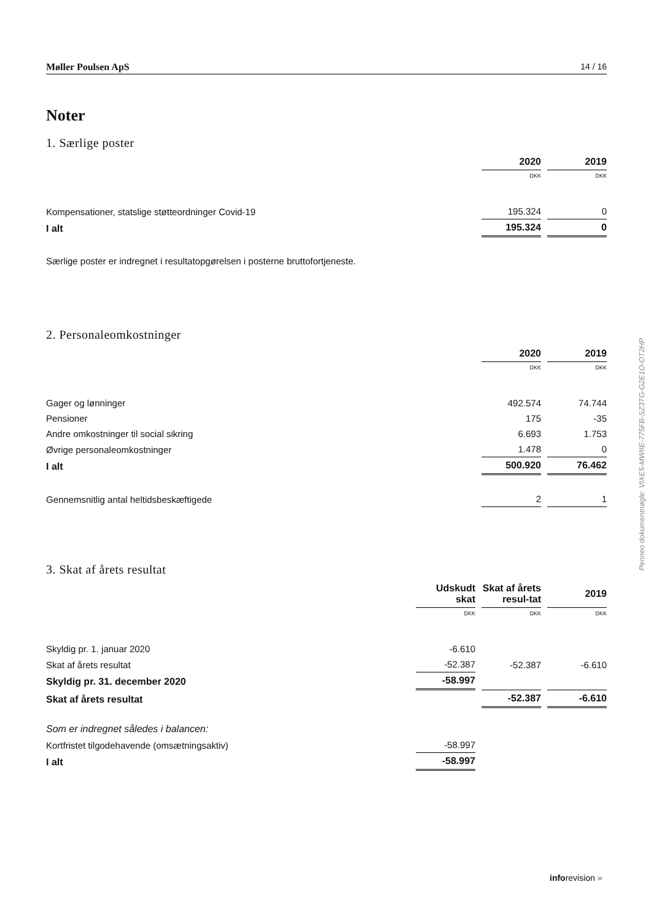Møller Poulsen ApS 14 / 16
Noter
1. Særlige poster
| | 2020 | 2019 |
| --- | --- | --- |
| | DKK | DKK |
| Kompensationer, statslige støtteordninger Covid-19 | 195.324 | 0 |
| I alt | 195.324 | 0 |
Særlige poster er indregnet i resultatopgørelsen i posterne bruttofortjeneste.
2. Personaleomkostninger
| | 2020 | 2019 |
| --- | --- | --- |
| | DKK | DKK |
| Gager og lønninger | 492.574 | 74.744 |
| Pensioner | 175 | -35 |
| Andre omkostninger til social sikring | 6.693 | 1.753 |
| Øvrige personaleomkostninger | 1.478 | 0 |
| I alt | 500.920 | 76.462 |
| Gennemsnitlig antal heltidsbeskæftigede | 2 | 1 |
3. Skat af årets resultat
| | Udskudt skat | Skat af årets resul-tat | 2019 |
| --- | --- | --- | --- |
| | DKK | DKK | DKK |
| Skyldig pr. 1. januar 2020 | -6.610 | | |
| Skat af årets resultat | -52.387 | -52.387 | -6.610 |
| Skyldig pr. 31. december 2020 | -58.997 | | |
| Skat af årets resultat | | -52.387 | -6.610 |
| Som er indregnet således i balancen: | | | |
| Kortfristet tilgodehavende (omsætningsaktiv) | -58.997 | | |
| I alt | -58.997 | | |
Penneo dokumentnøgle: VIXE5-MWIIE-775FB-SZ3TG-G2E1O-OT2HP
inforevision »